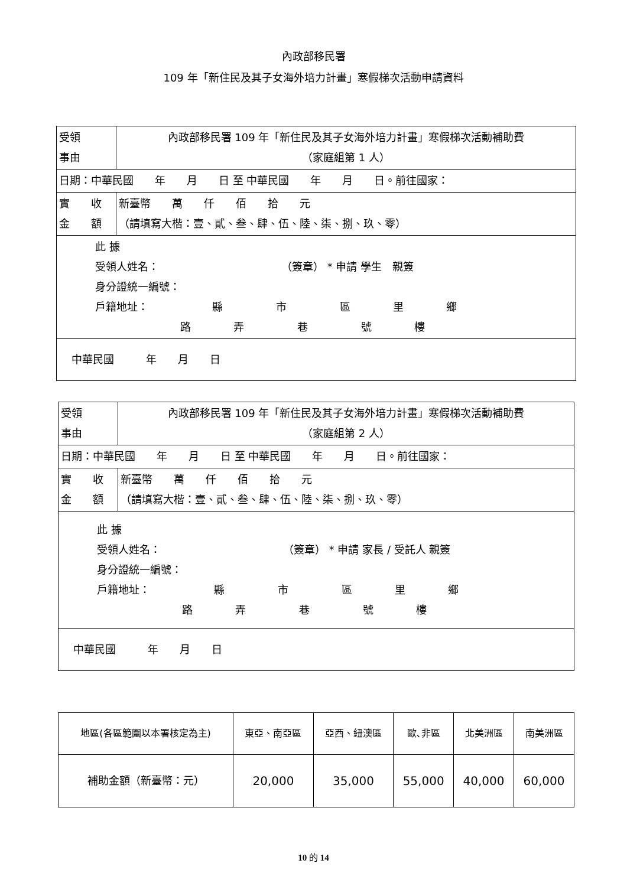內政部移民署
109 年「新住民及其子女海外培力計畫」寒假梯次活動申請資料
| 受領 事由 | 內政部移民署 109 年「新住民及其子女海外培力計畫」寒假梯次活動補助費 （家庭組第 1 人） |
| 日期：中華民國 年 月 日 至 中華民國 年 月 日。前往國家： | |
| 實 收 金 額 | 新臺幣 萬 仟 佰 拾 元 （請填寫大楷：壹、貳、叁、肆、伍、陸、柒、捌、玖、零） |
| 此 據 受領人姓名： （簽章） * 申請 學生 親簽 身分證統一編號： 戶籍地址： 縣 市 區 里 鄉 路 弄 巷 號 樓 | |
| 中華民國 年 月 日 | |
| 受領 事由 | 內政部移民署 109 年「新住民及其子女海外培力計畫」寒假梯次活動補助費 （家庭組第 2 人） |
| 日期：中華民國 年 月 日 至 中華民國 年 月 日。前往國家： | |
| 實 收 金 額 | 新臺幣 萬 仟 佰 拾 元 （請填寫大楷：壹、貳、叁、肆、伍、陸、柒、捌、玖、零） |
| 此 據 受領人姓名： （簽章） * 申請 家長 / 受託人 親簽 身分證統一編號： 戶籍地址： 縣 市 區 里 鄉 路 弄 巷 號 樓 | |
| 中華民國 年 月 日 | |
| 地區(各區範圍以本署核定為主) | 東亞、南亞區 | 亞西、紐澳區 | 歐､非區 | 北美洲區 | 南美洲區 |
| --- | --- | --- | --- | --- | --- |
| 補助金額（新臺幣：元） | 20,000 | 35,000 | 55,000 | 40,000 | 60,000 |
10 的 14